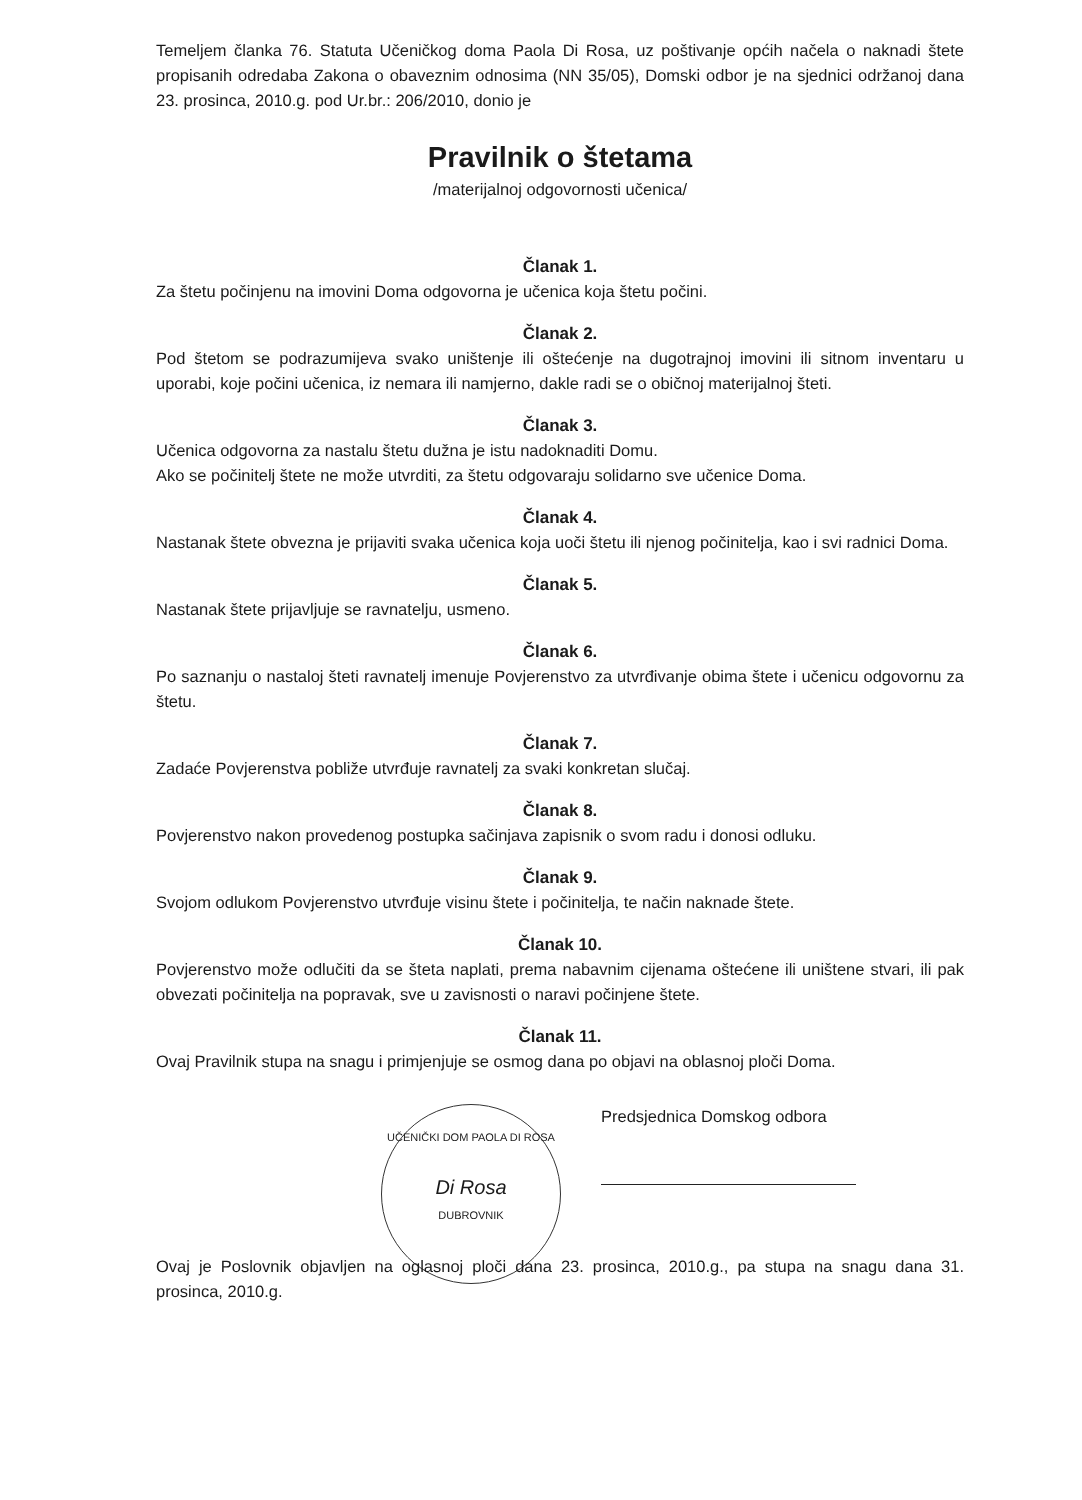Temeljem članka 76. Statuta Učeničkog doma Paola Di Rosa, uz poštivanje općih načela o naknadi štete propisanih odredaba Zakona o obaveznim odnosima (NN 35/05), Domski odbor je na sjednici održanoj dana 23. prosinca, 2010.g. pod Ur.br.: 206/2010, donio je
Pravilnik o štetama
/materijalnoj odgovornosti učenica/
Članak 1.
Za štetu počinjenu na imovini Doma odgovorna je učenica koja štetu počini.
Članak 2.
Pod štetom se podrazumijeva svako uništenje ili oštećenje na dugotrajnoj imovini ili sitnom inventaru u uporabi, koje počini učenica, iz nemara ili namjerno, dakle radi se o običnoj materijalnoj šteti.
Članak 3.
Učenica odgovorna za nastalu štetu dužna je istu nadoknaditi Domu.
Ako se počinitelj štete ne može utvrditi, za štetu odgovaraju solidarno sve učenice Doma.
Članak 4.
Nastanak štete obvezna je prijaviti svaka učenica koja uoči štetu ili njenog počinitelja, kao i svi radnici Doma.
Članak 5.
Nastanak štete prijavljuje se ravnatelju, usmeno.
Članak 6.
Po saznanju o nastaloj šteti ravnatelj imenuje Povjerenstvo za utvrđivanje obima štete i učenicu odgovornu za štetu.
Članak 7.
Zadaće Povjerenstva pobliže utvrđuje ravnatelj za svaki konkretan slučaj.
Članak 8.
Povjerenstvo nakon provedenog postupka sačinjava zapisnik o svom radu i donosi odluku.
Članak 9.
Svojom odlukom Povjerenstvo utvrđuje visinu štete i počinitelja, te način naknade štete.
Članak 10.
Povjerenstvo može odlučiti da se šteta naplati, prema nabavnim cijenama oštećene ili uništene stvari, ili pak obvezati počinitelja na popravak, sve u zavisnosti o naravi počinjene štete.
Članak 11.
Ovaj Pravilnik stupa na snagu i primjenjuje se osmog dana po objavi na oblasnoj ploči Doma.
UČENIČKI DOM PAOLA DI ROSA
Di Rosa
DUBROVNIK
Predsjednica Domskog odbora
Ovaj je Poslovnik objavljen na oglasnoj ploči dana 23. prosinca, 2010.g., pa stupa na snagu dana 31. prosinca, 2010.g.